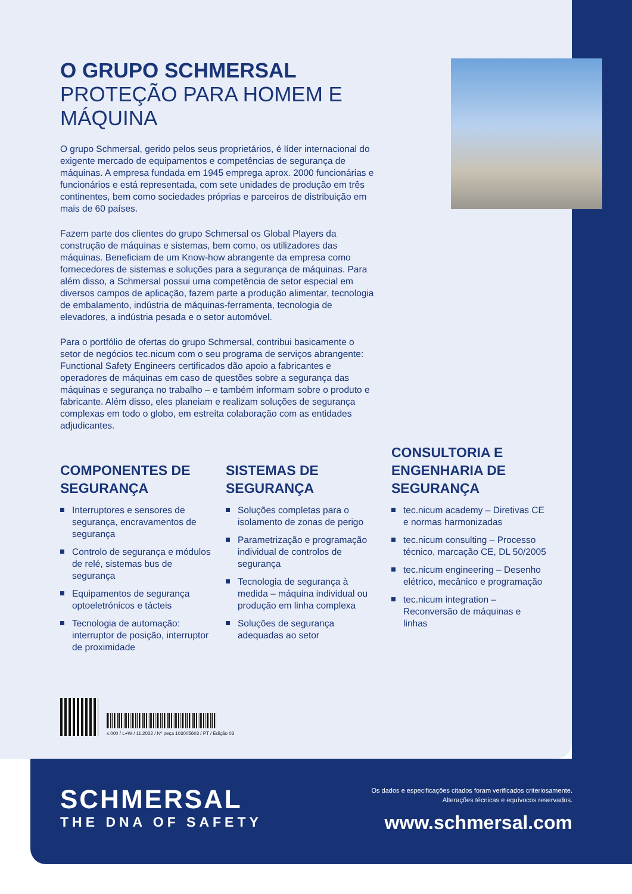O GRUPO SCHMERSAL
PROTEÇÃO PARA HOMEM E MÁQUINA
O grupo Schmersal, gerido pelos seus proprietários, é líder internacional do exigente mercado de equipamentos e competências de segurança de máquinas. A empresa fundada em 1945 emprega aprox. 2000 funcionárias e funcionários e está representada, com sete unidades de produção em três continentes, bem como sociedades próprias e parceiros de distribuição em mais de 60 países.
Fazem parte dos clientes do grupo Schmersal os Global Players da construção de máquinas e sistemas, bem como, os utilizadores das máquinas. Beneficiam de um Know-how abrangente da empresa como fornecedores de sistemas e soluções para a segurança de máquinas. Para além disso, a Schmersal possui uma competência de setor especial em diversos campos de aplicação, fazem parte a produção alimentar, tecnologia de embalamento, indústria de máquinas-ferramenta, tecnologia de elevadores, a indústria pesada e o setor automóvel.
Para o portfólio de ofertas do grupo Schmersal, contribui basicamente o setor de negócios tec.nicum com o seu programa de serviços abrangente: Functional Safety Engineers certificados dão apoio a fabricantes e operadores de máquinas em caso de questões sobre a segurança das máquinas e segurança no trabalho – e também informam sobre o produto e fabricante. Além disso, eles planeiam e realizam soluções de segurança complexas em todo o globo, em estreita colaboração com as entidades adjudicantes.
COMPONENTES DE SEGURANÇA
Interruptores e sensores de segurança, encravamentos de segurança
Controlo de segurança e módulos de relé, sistemas bus de segurança
Equipamentos de segurança optoeletrónicos e tácteis
Tecnologia de automação: interruptor de posição, interruptor de proximidade
SISTEMAS DE SEGURANÇA
Soluções completas para o isolamento de zonas de perigo
Parametrização e programação individual de controlos de segurança
Tecnologia de segurança à medida – máquina individual ou produção em linha complexa
Soluções de segurança adequadas ao setor
CONSULTORIA E ENGENHARIA DE SEGURANÇA
tec.nicum academy – Diretivas CE e normas harmonizadas
tec.nicum consulting – Processo técnico, marcação CE, DL 50/2005
tec.nicum engineering – Desenho elétrico, mecânico e programação
tec.nicum integration – Reconversão de máquinas e linhas
x.000 / L+W / 11.2022 / Nº peça 103005603 / PT / Edição 03
SCHMERSAL
THE DNA OF SAFETY
Os dados e especificações citados foram verificados criteriosamente.
Alterações técnicas e equívocos reservados.
www.schmersal.com